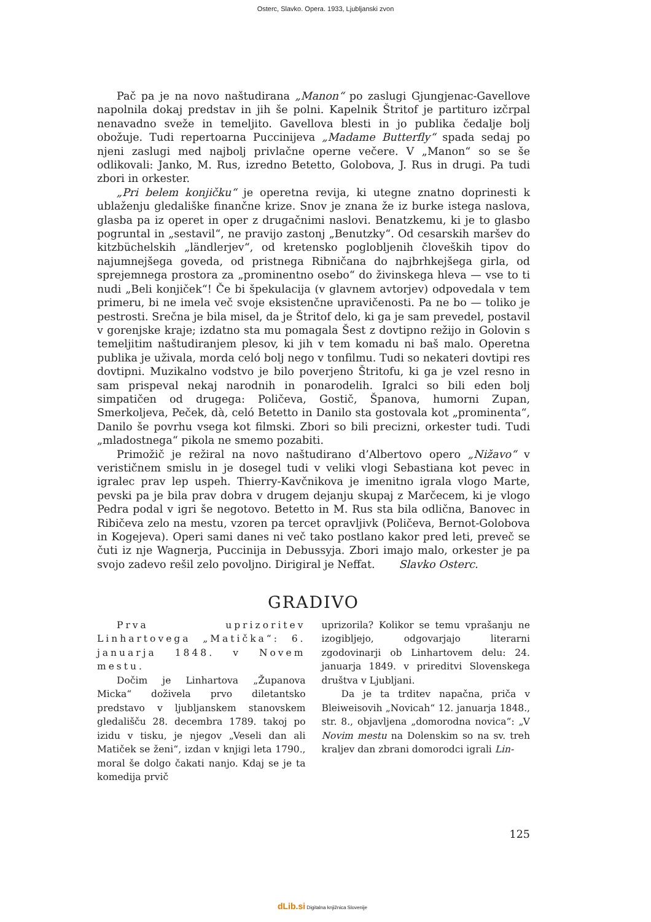Osterc, Slavko. Opera. 1933, Ljubljanski zvon
Pač pa je na novo naštudirana „Manon“ po zaslugi Gjungjenac-Gavellove napolnila dokaj predstav in jih še polni. Kapelnik Štritof je partituro izčrpal nenavadno sveže in temeljito. Gavellova blesti in jo publika čedalje bolj obožuje. Tudi repertoarna Puccinijeva „Madame Butterfly“ spada sedaj po njeni zaslugi med najbolj privlačne operne večere. V „Manon“ so se še odlikovali: Janko, M. Rus, izredno Betetto, Golobova, J. Rus in drugi. Pa tudi zbori in orkester.
„Pri belem konjičku“ je operetna revija, ki utegne znatno doprinesti k ublaženju gledališke finančne krize. Snov je znana že iz burke istega naslova, glasba pa iz operet in oper z drugačnimi naslovi. Benatzkemu, ki je to glasbo pogruntal in „sestavil“, ne pravijo zastonj „Benutzky“. Od cesarskih maršev do kitzbüchelskih „ländlerjev“, od kretensko poglobljenih človeških tipov do najumnejšega goveda, od pristnega Ribničana do najbrhkejšega girla, od sprejemnega prostora za „prominentno osebo“ do živinskega hleva — vse to ti nudi „Beli konjiček“! Če bi špekulacija (v glavnem avtorjev) odpovedala v tem primeru, bi ne imela več svoje eksistenčne upravičenosti. Pa ne bo — toliko je pestrosti. Srečna je bila misel, da je Štritof delo, ki ga je sam prevedel, postavil v gorenjske kraje; izdatno sta mu pomagala Šest z dovtipno režijo in Golovin s temeljitim naštudiranjem plesov, ki jih v tem komadu ni baš malo. Operetna publika je uživala, morda celó bolj nego v tonfilmu. Tudi so nekateri dovtipi res dovtipni. Muzikalno vodstvo je bilo poverjeno Štritofu, ki ga je vzel resno in sam prispeval nekaj narodnih in ponarodelih. Igralci so bili eden bolj simpatičen od drugega: Poličeva, Gostič, Španova, humorni Zupan, Smerkoljeva, Peček, dà, celó Betetto in Danilo sta gostovala kot „prominenta“, Danilo še povrhu vsega kot filmski. Zbori so bili precizni, orkester tudi. Tudi „mladostnega“ pikola ne smemo pozabiti.
Primožič je režiral na novo naštudirano d’Albertovo opero „Nižavo“ v verističnem smislu in je dosegel tudi v veliki vlogi Sebastiana kot pevec in igralec prav lep uspeh. Thierry-Kavčnikova je imenitno igrala vlogo Marte, pevski pa je bila prav dobra v drugem dejanju skupaj z Marčecem, ki je vlogo Pedra podal v igri še negotovo. Betetto in M. Rus sta bila odlična, Banovec in Ribičeva zelo na mestu, vzoren pa tercet opravljivk (Poličeva, Bernot-Golobova in Kogejeva). Operi sami danes ni več tako postlano kakor pred leti, preveč se čuti iz nje Wagnerja, Puccinija in Debussyja. Zbori imajo malo, orkester je pa svojo zadevo rešil zelo povoljno. Dirigiral je Neffat. Slavko Osterc.
GRADIVO
Prva uprizoritev Linhartovega „Matička“: 6. januarja 1848. v Novem mestu.
Dočim je Linhartova „Županova Micka“ doživela prvo diletantsko predstavo v ljubljanskem stanovskem gledališču 28. decembra 1789. takoj po izidu v tisku, je njegov „Veseli dan ali Matiček se ženi“, izdan v knjigi leta 1790., moral še dolgo čakati nanjo. Kdaj se je ta komedija prvič
uprizorila? Kolikor se temu vprašanju ne izogibljejo, odgovarjajo literarni zgodovinarji ob Linhartovem delu: 24. januarja 1849. v prireditvi Slovenskega društva v Ljubljani.
Da je ta trditev napačna, priča v Bleiweisovih „Novicah“ 12. januarja 1848., str. 8., objavljena „domorodna novica“: „V Novim mestu na Dolenskim so na sv. treh kraljev dan zbrani domorodci igrali Lin-
125
dLib.si Digitalna knjižnica Slovenije